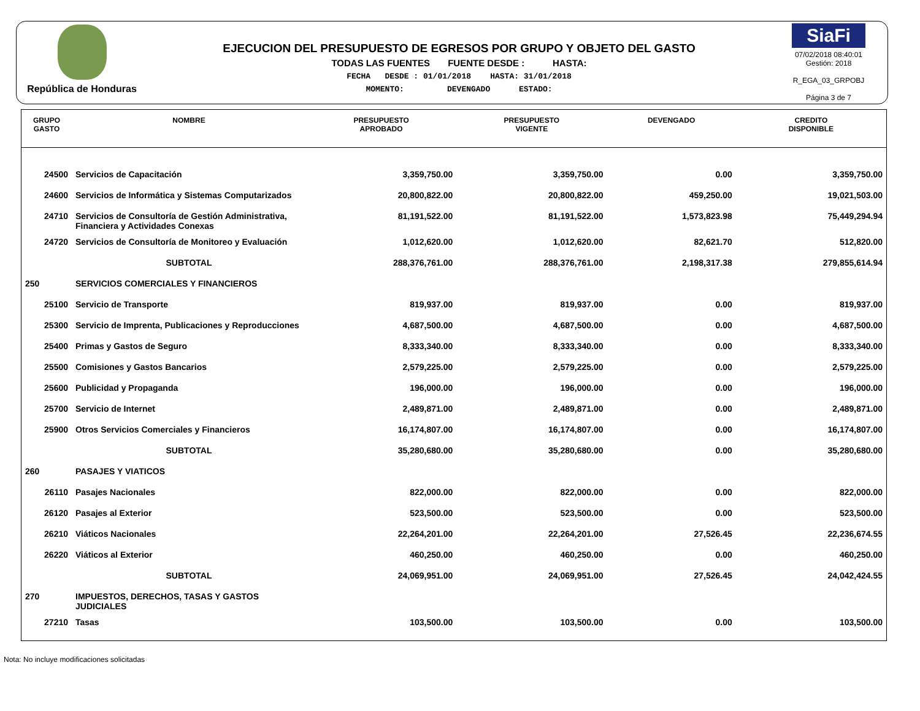República de Honduras
EJECUCION DEL PRESUPUESTO DE EGRESOS POR GRUPO Y OBJETO DEL GASTO
TODAS LAS FUENTES FUENTE DESDE : HASTA:
FECHA DESDE : 01/01/2018 HASTA: 31/01/2018
MOMENTO: DEVENGADO ESTADO:
SiaFi
07/02/2018 08:40:01
Gestión: 2018
R_EGA_03_GRPOBJ
Página 3 de 7
| GRUPO GASTO | NOMBRE | PRESUPUESTO APROBADO | PRESUPUESTO VIGENTE | DEVENGADO | CREDITO DISPONIBLE |
| --- | --- | --- | --- | --- | --- |
| 24500 | Servicios de Capacitación | 3,359,750.00 | 3,359,750.00 | 0.00 | 3,359,750.00 |
| 24600 | Servicios de Informática y Sistemas Computarizados | 20,800,822.00 | 20,800,822.00 | 459,250.00 | 19,021,503.00 |
| 24710 | Servicios de Consultoría de Gestión Administrativa, Financiera y Actividades Conexas | 81,191,522.00 | 81,191,522.00 | 1,573,823.98 | 75,449,294.94 |
| 24720 | Servicios de Consultoría de Monitoreo y Evaluación | 1,012,620.00 | 1,012,620.00 | 82,621.70 | 512,820.00 |
| | SUBTOTAL | 288,376,761.00 | 288,376,761.00 | 2,198,317.38 | 279,855,614.94 |
| 250 | SERVICIOS COMERCIALES Y FINANCIEROS | | | | |
| 25100 | Servicio de Transporte | 819,937.00 | 819,937.00 | 0.00 | 819,937.00 |
| 25300 | Servicio de Imprenta, Publicaciones y Reproducciones | 4,687,500.00 | 4,687,500.00 | 0.00 | 4,687,500.00 |
| 25400 | Primas y Gastos de Seguro | 8,333,340.00 | 8,333,340.00 | 0.00 | 8,333,340.00 |
| 25500 | Comisiones y Gastos Bancarios | 2,579,225.00 | 2,579,225.00 | 0.00 | 2,579,225.00 |
| 25600 | Publicidad y Propaganda | 196,000.00 | 196,000.00 | 0.00 | 196,000.00 |
| 25700 | Servicio de Internet | 2,489,871.00 | 2,489,871.00 | 0.00 | 2,489,871.00 |
| 25900 | Otros Servicios Comerciales y Financieros | 16,174,807.00 | 16,174,807.00 | 0.00 | 16,174,807.00 |
| | SUBTOTAL | 35,280,680.00 | 35,280,680.00 | 0.00 | 35,280,680.00 |
| 260 | PASAJES Y VIATICOS | | | | |
| 26110 | Pasajes Nacionales | 822,000.00 | 822,000.00 | 0.00 | 822,000.00 |
| 26120 | Pasajes al Exterior | 523,500.00 | 523,500.00 | 0.00 | 523,500.00 |
| 26210 | Viáticos Nacionales | 22,264,201.00 | 22,264,201.00 | 27,526.45 | 22,236,674.55 |
| 26220 | Viáticos al Exterior | 460,250.00 | 460,250.00 | 0.00 | 460,250.00 |
| | SUBTOTAL | 24,069,951.00 | 24,069,951.00 | 27,526.45 | 24,042,424.55 |
| 270 | IMPUESTOS, DERECHOS, TASAS Y GASTOS JUDICIALES | | | | |
| 27210 | Tasas | 103,500.00 | 103,500.00 | 0.00 | 103,500.00 |
Nota: No incluye modificaciones solicitadas